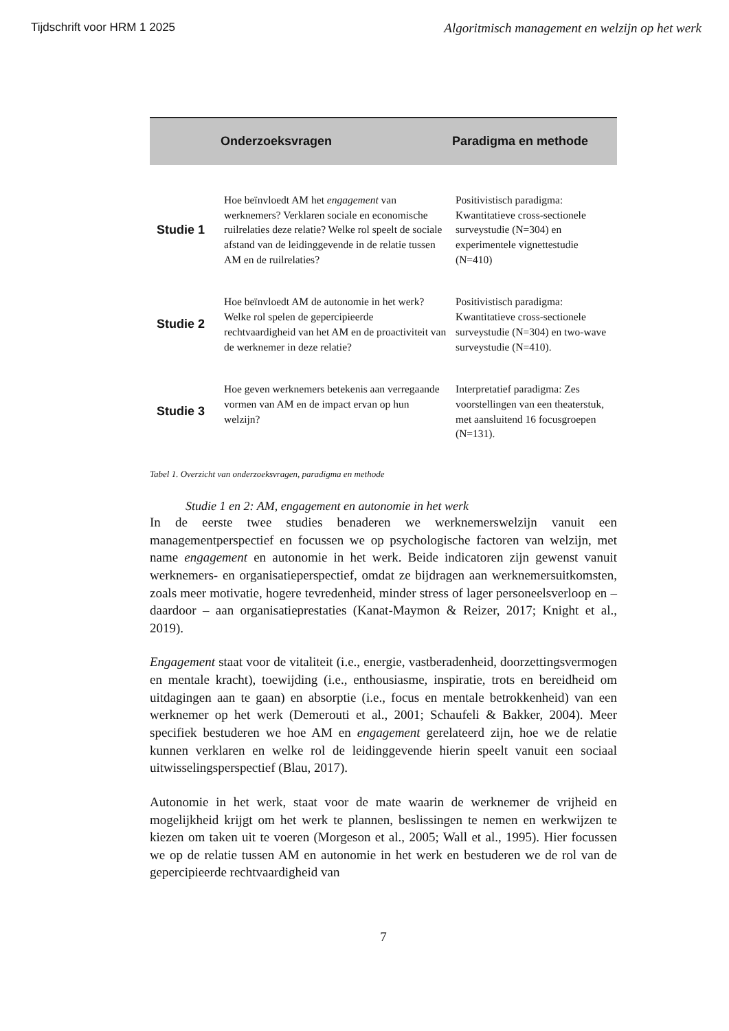Tijdschrift voor HRM 1 2025 Algoritmisch management en welzijn op het werk
| | Onderzoeksvragen | Paradigma en methode |
| --- | --- | --- |
| Studie 1 | Hoe beïnvloedt AM het engagement van werknemers? Verklaren sociale en economische ruilrelaties deze relatie? Welke rol speelt de sociale afstand van de leidinggevende in de relatie tussen AM en de ruilrelaties? | Positivistisch paradigma: Kwantitatieve cross-sectionele surveystudie (N=304) en experimentele vignettestudie (N=410) |
| Studie 2 | Hoe beïnvloedt AM de autonomie in het werk? Welke rol spelen de gepercipieerde rechtvaardigheid van het AM en de proactiviteit van de werknemer in deze relatie? | Positivistisch paradigma: Kwantitatieve cross-sectionele surveystudie (N=304) en two-wave surveystudie (N=410). |
| Studie 3 | Hoe geven werknemers betekenis aan verregaande vormen van AM en de impact ervan op hun welzijn? | Interpretatief paradigma: Zes voorstellingen van een theaterstuk, met aansluitend 16 focusgroepen (N=131). |
Tabel 1. Overzicht van onderzoeksvragen, paradigma en methode
Studie 1 en 2: AM, engagement en autonomie in het werk
In de eerste twee studies benaderen we werknemerswelzijn vanuit een managementperspectief en focussen we op psychologische factoren van welzijn, met name engagement en autonomie in het werk. Beide indicatoren zijn gewenst vanuit werknemers- en organisatieperspectief, omdat ze bijdragen aan werknemersuitkomsten, zoals meer motivatie, hogere tevredenheid, minder stress of lager personeelsverloop en – daardoor – aan organisatieprestaties (Kanat-Maymon & Reizer, 2017; Knight et al., 2019).
Engagement staat voor de vitaliteit (i.e., energie, vastberadenheid, doorzettingsvermogen en mentale kracht), toewijding (i.e., enthousiasme, inspiratie, trots en bereidheid om uitdagingen aan te gaan) en absorptie (i.e., focus en mentale betrokkenheid) van een werknemer op het werk (Demerouti et al., 2001; Schaufeli & Bakker, 2004). Meer specifiek bestuderen we hoe AM en engagement gerelateerd zijn, hoe we de relatie kunnen verklaren en welke rol de leidinggevende hierin speelt vanuit een sociaal uitwisselingsperspectief (Blau, 2017).
Autonomie in het werk, staat voor de mate waarin de werknemer de vrijheid en mogelijkheid krijgt om het werk te plannen, beslissingen te nemen en werkwijzen te kiezen om taken uit te voeren (Morgeson et al., 2005; Wall et al., 1995). Hier focussen we op de relatie tussen AM en autonomie in het werk en bestuderen we de rol van de gepercipieerde rechtvaardigheid van
7